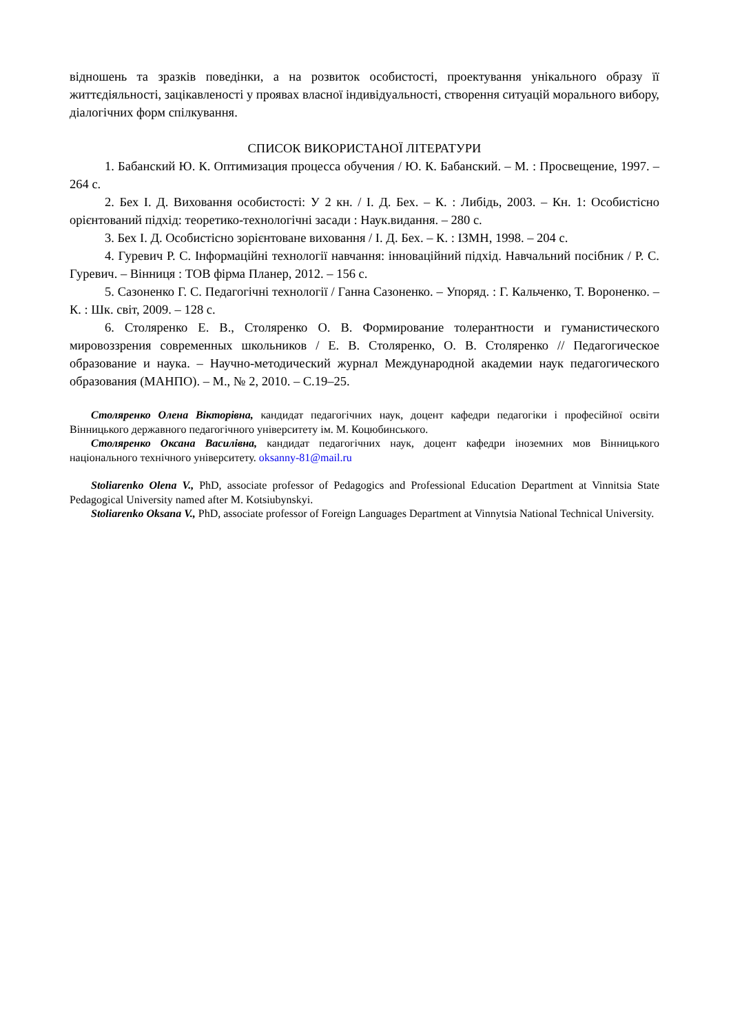відношень та зразків поведінки, а на розвиток особистості, проектування унікального образу її життєдіяльності, зацікавленості у проявах власної індивідуальності, створення ситуацій морального вибору, діалогічних форм спілкування.
СПИСОК ВИКОРИСТАНОЇ ЛІТЕРАТУРИ
1. Бабанский Ю. К. Оптимизация процесса обучения / Ю. К. Бабанский. – М. : Просвещение, 1997. – 264 с.
2. Бех І. Д. Виховання особистості: У 2 кн. / І. Д. Бех. – К. : Либідь, 2003. – Кн. 1: Особистісно орієнтований підхід: теоретико-технологічні засади : Наук.видання. – 280 с.
3. Бех І. Д. Особистісно зорієнтоване виховання / І. Д. Бех. – К. : ІЗМН, 1998. – 204 с.
4. Гуревич Р. С. Інформаційні технології навчання: інноваційний підхід. Навчальний посібник / Р. С. Гуревич. – Вінниця : ТОВ фірма Планер, 2012. – 156 с.
5. Сазоненко Г. С. Педагогічні технології / Ганна Сазоненко. – Упоряд. : Г. Кальченко, Т. Вороненко. – К. : Шк. світ, 2009. – 128 с.
6. Столяренко Е. В., Столяренко О. В. Формирование толерантности и гуманистического мировоззрения современных школьников / Е. В. Столяренко, О. В. Столяренко // Педагогическое образование и наука. – Научно-методический журнал Международной академии наук педагогического образования (МАНПО). – М., № 2, 2010. – С.19–25.
Столяренко Олена Вікторівна, кандидат педагогічних наук, доцент кафедри педагогіки і професійної освіти Вінницького державного педагогічного університету ім. М. Коцюбинського.
Столяренко Оксана Василівна, кандидат педагогічних наук, доцент кафедри іноземних мов Вінницького національного технічного університету. oksanny-81@mail.ru
Stoliarenko Olena V., PhD, associate professor of Pedagogics and Professional Education Department at Vinnitsia State Pedagogical University named after M. Kotsiubynskyi.
Stoliarenko Oksana V., PhD, associate professor of Foreign Languages Department at Vinnytsia National Technical University.